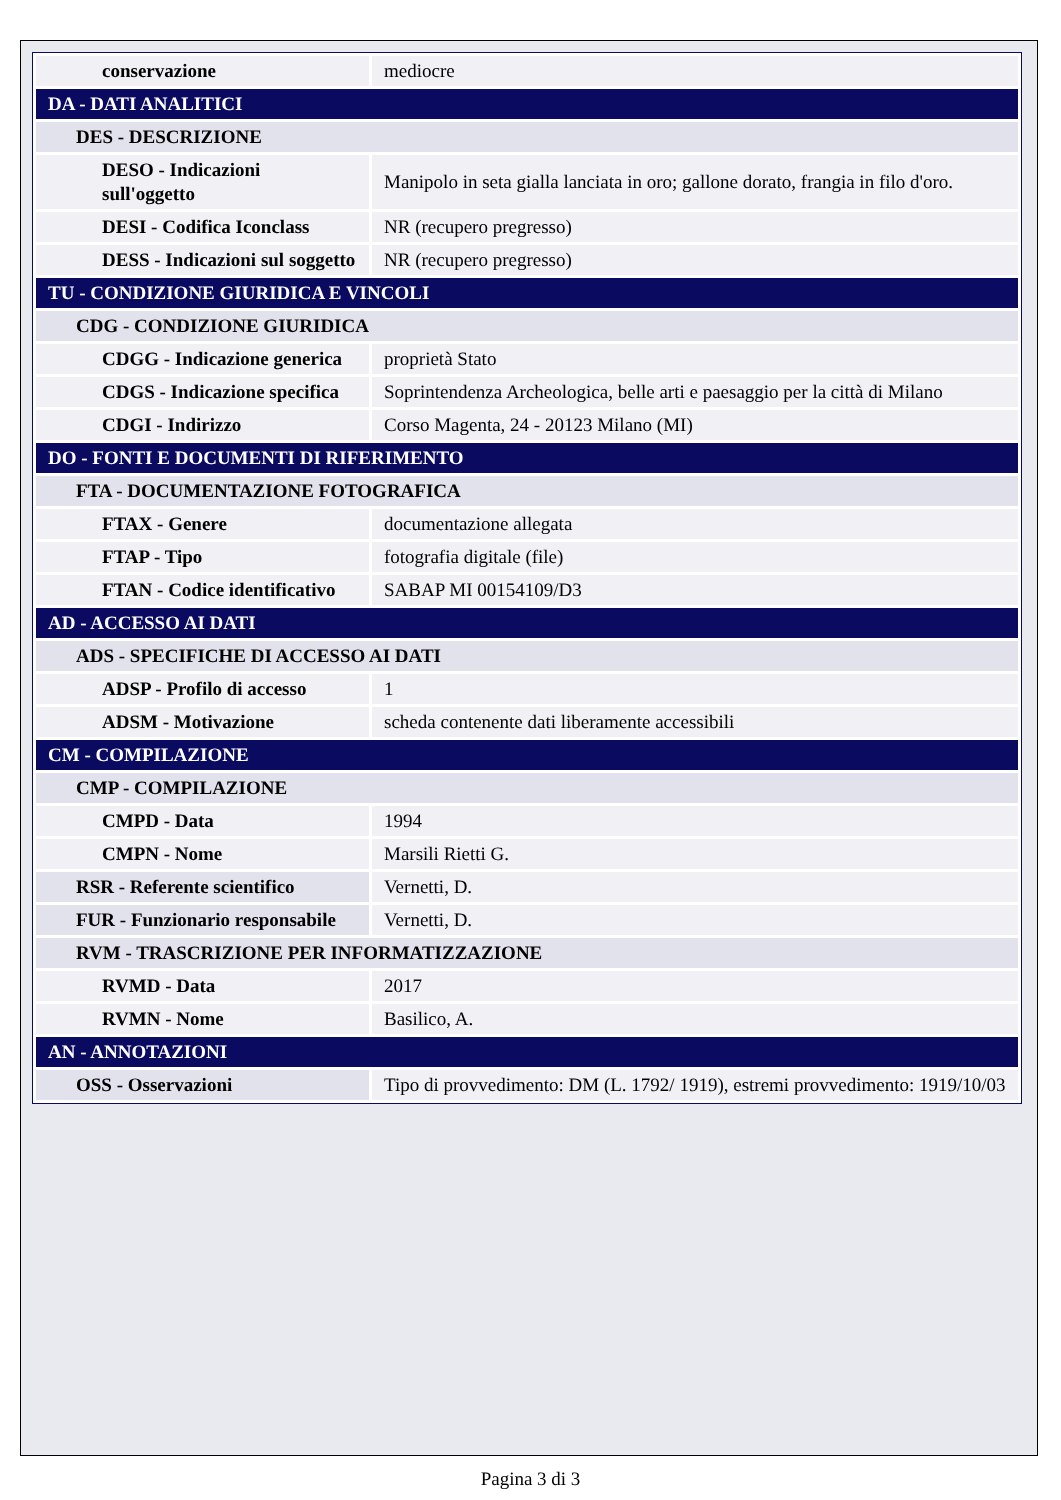| conservazione | mediocre |
| DA - DATI ANALITICI | |
| DES - DESCRIZIONE | |
| DESO - Indicazioni sull'oggetto | Manipolo in seta gialla lanciata in oro; gallone dorato, frangia in filo d'oro. |
| DESI - Codifica Iconclass | NR (recupero pregresso) |
| DESS - Indicazioni sul soggetto | NR (recupero pregresso) |
| TU - CONDIZIONE GIURIDICA E VINCOLI | |
| CDG - CONDIZIONE GIURIDICA | |
| CDGG - Indicazione generica | proprietà Stato |
| CDGS - Indicazione specifica | Soprintendenza Archeologica, belle arti e paesaggio per la città di Milano |
| CDGI - Indirizzo | Corso Magenta, 24 - 20123 Milano (MI) |
| DO - FONTI E DOCUMENTI DI RIFERIMENTO | |
| FTA - DOCUMENTAZIONE FOTOGRAFICA | |
| FTAX - Genere | documentazione allegata |
| FTAP - Tipo | fotografia digitale (file) |
| FTAN - Codice identificativo | SABAP MI 00154109/D3 |
| AD - ACCESSO AI DATI | |
| ADS - SPECIFICHE DI ACCESSO AI DATI | |
| ADSP - Profilo di accesso | 1 |
| ADSM - Motivazione | scheda contenente dati liberamente accessibili |
| CM - COMPILAZIONE | |
| CMP - COMPILAZIONE | |
| CMPD - Data | 1994 |
| CMPN - Nome | Marsili Rietti G. |
| RSR - Referente scientifico | Vernetti, D. |
| FUR - Funzionario responsabile | Vernetti, D. |
| RVM - TRASCRIZIONE PER INFORMATIZZAZIONE | |
| RVMD - Data | 2017 |
| RVMN - Nome | Basilico, A. |
| AN - ANNOTAZIONI | |
| OSS - Osservazioni | Tipo di provvedimento: DM (L. 1792/ 1919), estremi provvedimento: 1919/10/03 |
Pagina 3 di 3